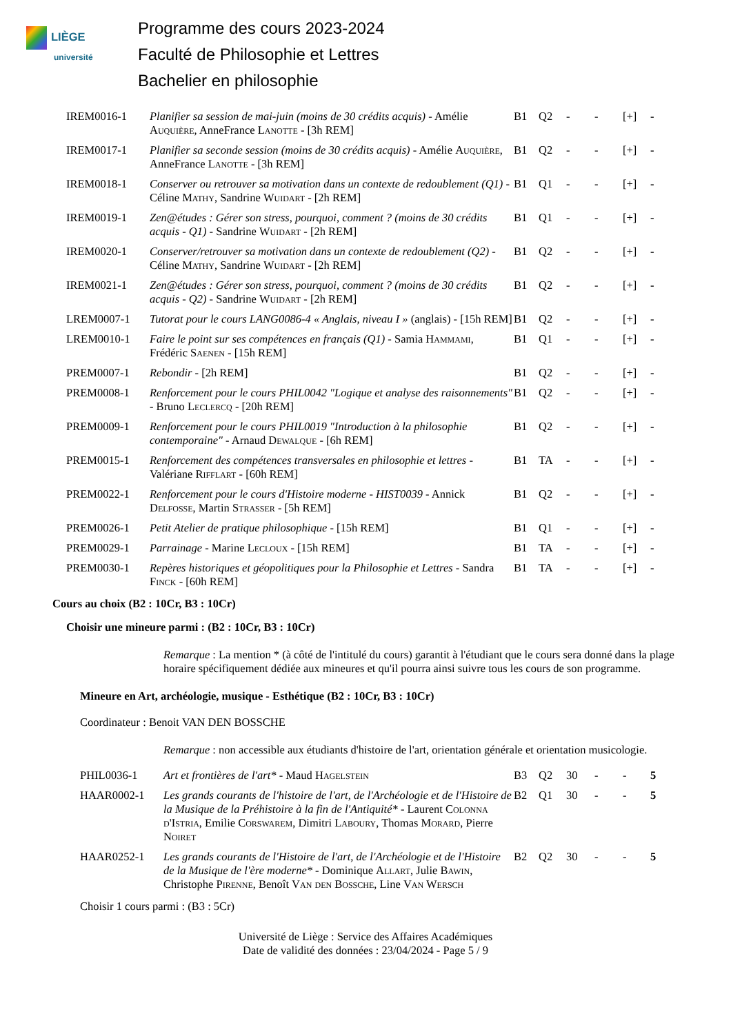LIÈGE
université
Programme des cours 2023-2024
Faculté de Philosophie et Lettres
Bachelier en philosophie
| IREM0016-1 | Planifier sa session de mai-juin (moins de 30 crédits acquis) - Amélie Auquière , AnneFrance Lanotte - [3h REM] | B1 | Q2 | - | - | [+] | - |
| IREM0017-1 | Planifier sa seconde session (moins de 30 crédits acquis) - Amélie Auquière , AnneFrance Lanotte - [3h REM] | B1 | Q2 | - | - | [+] | - |
| IREM0018-1 | Conserver ou retrouver sa motivation dans un contexte de redoublement (Q1) - Céline Mathy , Sandrine Wuidart - [2h REM] | B1 | Q1 | - | - | [+] | - |
| IREM0019-1 | Zen@études : Gérer son stress, pourquoi, comment ? (moins de 30 crédits acquis - Q1) - Sandrine Wuidart - [2h REM] | B1 | Q1 | - | - | [+] | - |
| IREM0020-1 | Conserver/retrouver sa motivation dans un contexte de redoublement (Q2) - Céline Mathy , Sandrine Wuidart - [2h REM] | B1 | Q2 | - | - | [+] | - |
| IREM0021-1 | Zen@études : Gérer son stress, pourquoi, comment ? (moins de 30 crédits acquis - Q2) - Sandrine Wuidart - [2h REM] | B1 | Q2 | - | - | [+] | - |
| LREM0007-1 | Tutorat pour le cours LANG0086-4 « Anglais, niveau I » (anglais) - [15h REM] | B1 | Q2 | - | - | [+] | - |
| LREM0010-1 | Faire le point sur ses compétences en français (Q1) - Samia Hammami , Frédéric Saenen - [15h REM] | B1 | Q1 | - | - | [+] | - |
| PREM0007-1 | Rebondir - [2h REM] | B1 | Q2 | - | - | [+] | - |
| PREM0008-1 | Renforcement pour le cours PHIL0042 "Logique et analyse des raisonnements" - Bruno Leclercq - [20h REM] | B1 | Q2 | - | - | [+] | - |
| PREM0009-1 | Renforcement pour le cours PHIL0019 "Introduction à la philosophie contemporaine" - Arnaud Dewalque - [6h REM] | B1 | Q2 | - | - | [+] | - |
| PREM0015-1 | Renforcement des compétences transversales en philosophie et lettres - Valériane Rifflart - [60h REM] | B1 | TA | - | - | [+] | - |
| PREM0022-1 | Renforcement pour le cours d'Histoire moderne - HIST0039 - Annick Delfosse , Martin Strasser - [5h REM] | B1 | Q2 | - | - | [+] | - |
| PREM0026-1 | Petit Atelier de pratique philosophique - [15h REM] | B1 | Q1 | - | - | [+] | - |
| PREM0029-1 | Parrainage - Marine Lecloux - [15h REM] | B1 | TA | - | - | [+] | - |
| PREM0030-1 | Repères historiques et géopolitiques pour la Philosophie et Lettres - Sandra Finck - [60h REM] | B1 | TA | - | - | [+] | - |
Cours au choix (B2 : 10Cr, B3 : 10Cr)
Choisir une mineure parmi : (B2 : 10Cr, B3 : 10Cr)
Remarque : La mention * (à côté de l'intitulé du cours) garantit à l'étudiant que le cours sera donné dans la plage horaire spécifiquement dédiée aux mineures et qu'il pourra ainsi suivre tous les cours de son programme.
Mineure en Art, archéologie, musique - Esthétique (B2 : 10Cr, B3 : 10Cr)
Coordinateur : Benoit VAN DEN BOSSCHE
Remarque : non accessible aux étudiants d'histoire de l'art, orientation générale et orientation musicologie.
| PHIL0036-1 | Art et frontières de l'art* - Maud Hagelstein | B3 | Q2 | 30 | - | - | 5 |
| HAAR0002-1 | Les grands courants de l'histoire de l'art, de l'Archéologie et de l'Histoire de la Musique de la Préhistoire à la fin de l'Antiquité* - Laurent Colonna d'Istria , Emilie Corswarem , Dimitri Laboury , Thomas Morard , Pierre Noiret | B2 | Q1 | 30 | - | - | 5 |
| HAAR0252-1 | Les grands courants de l'Histoire de l'art, de l'Archéologie et de l'Histoire de la Musique de l'ère moderne* - Dominique Allart , Julie Bawin , Christophe Pirenne , Benoît Van den Bossche , Line Van Wersch | B2 | Q2 | 30 | - | - | 5 |
Choisir 1 cours parmi : (B3 : 5Cr)
Université de Liège : Service des Affaires Académiques
Date de validité des données : 23/04/2024 - Page 5 / 9